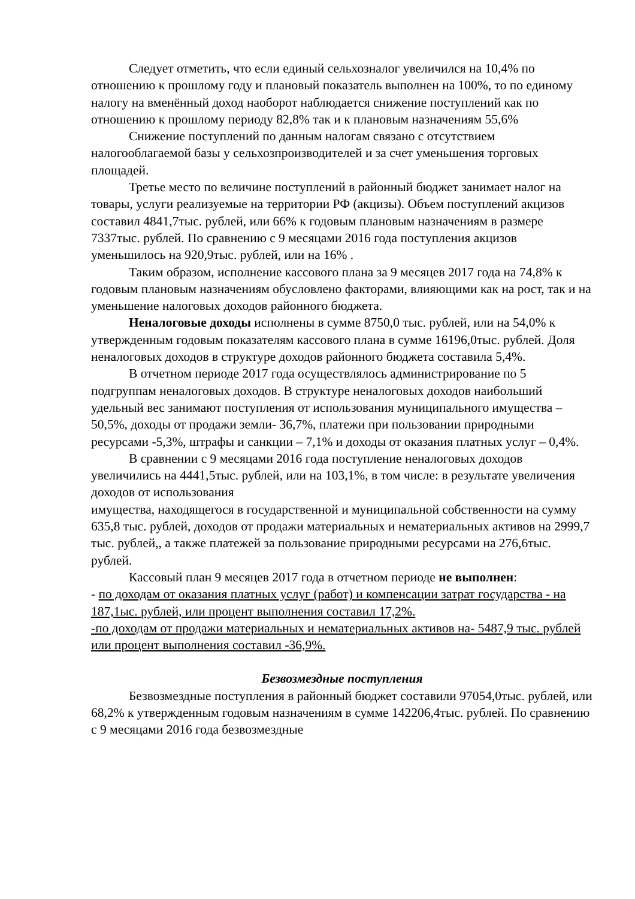Следует отметить, что если единый сельхозналог увеличился на 10,4% по отношению к прошлому году и плановый показатель выполнен на 100%, то по единому налогу на вменённый доход наоборот наблюдается снижение поступлений как по отношению к прошлому периоду 82,8% так и к плановым назначениям 55,6%
Снижение поступлений по данным налогам связано с отсутствием налогооблагаемой базы у сельхозпроизводителей и за счет уменьшения торговых площадей.
Третье место по величине поступлений в районный бюджет занимает налог на товары, услуги реализуемые на территории РФ (акцизы). Объем поступлений акцизов составил 4841,7тыс. рублей, или 66% к годовым плановым назначениям в размере 7337тыс. рублей. По сравнению с 9 месяцами 2016 года поступления акцизов уменьшилось на 920,9тыс. рублей, или на 16% .
Таким образом, исполнение кассового плана за 9 месяцев 2017 года на 74,8% к годовым плановым назначениям обусловлено факторами, влияющими как на рост, так и на уменьшение налоговых доходов районного бюджета.
Неналоговые доходы исполнены в сумме 8750,0 тыс. рублей, или на 54,0% к утвержденным годовым показателям кассового плана в сумме 16196,0тыс. рублей. Доля неналоговых доходов в структуре доходов районного бюджета составила 5,4%.
В отчетном периоде 2017 года осуществлялось администрирование по 5 подгруппам неналоговых доходов. В структуре неналоговых доходов наибольший удельный вес занимают поступления от использования муниципального имущества – 50,5%, доходы от продажи земли- 36,7%, платежи при пользовании природными ресурсами -5,3%, штрафы и санкции – 7,1% и доходы от оказания платных услуг – 0,4%.
В сравнении с 9 месяцами 2016 года поступление неналоговых доходов увеличились на 4441,5тыс. рублей, или на 103,1%, в том числе: в результате увеличения доходов от использования
имущества, находящегося в государственной и муниципальной собственности на сумму 635,8 тыс. рублей, доходов от продажи материальных и нематериальных активов на 2999,7 тыс. рублей,, а также платежей за пользование природными ресурсами на 276,6тыс. рублей.
Кассовый план 9 месяцев 2017 года в отчетном периоде не выполнен:
- по доходам от оказания платных услуг (работ) и компенсации затрат государства - на 187,1ыс. рублей, или процент выполнения составил 17,2%.
-по доходам от продажи материальных и нематериальных активов на- 5487,9 тыс. рублей или процент выполнения составил -36,9%.
Безвозмездные поступления
Безвозмездные поступления в районный бюджет составили 97054,0тыс. рублей, или 68,2% к утвержденным годовым назначениям в сумме 142206,4тыс. рублей. По сравнению с 9 месяцами 2016 года безвозмездные